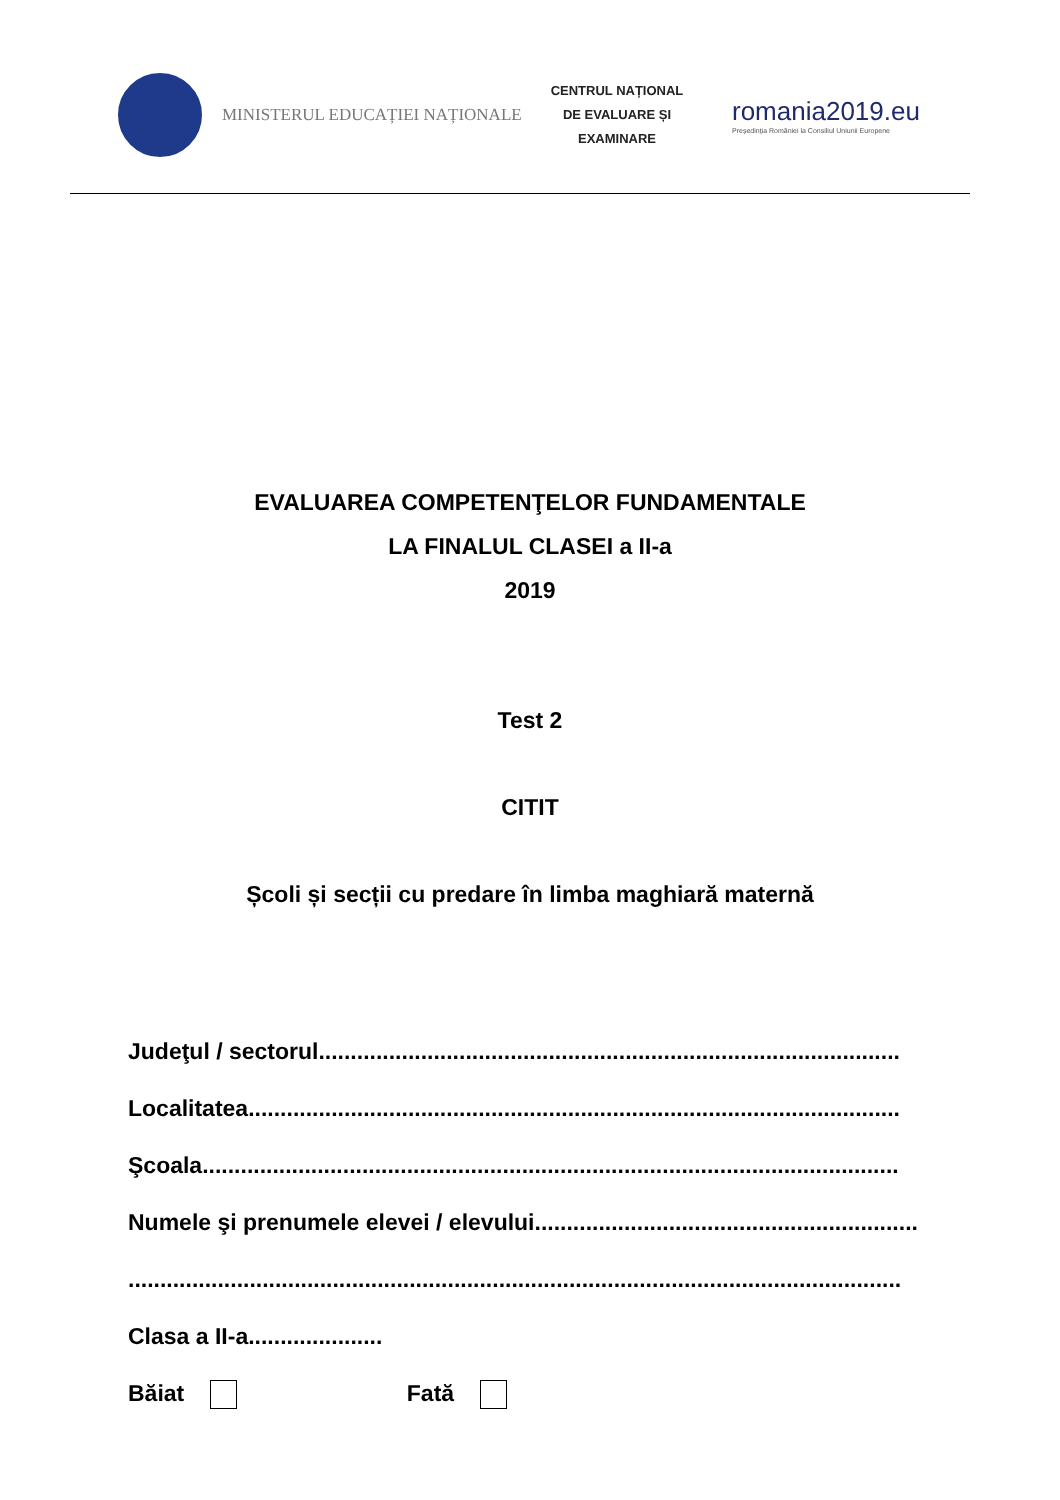MINISTERUL EDUCAȚIEI NAȚIONALE
CENTRUL NAȚIONAL
DE EVALUARE ȘI
EXAMINARE
romania2019.eu
Președinția României la Consiliul Uniunii Europene
EVALUAREA COMPETENŢELOR FUNDAMENTALE
LA FINALUL CLASEI a II-a
2019
Test 2
CITIT
Școli și secții cu predare în limba maghiară maternă
Judeţul / sectorul...........................................................................................
Localitatea......................................................................................................
Şcoala.............................................................................................................
Numele şi prenumele elevei / elevului............................................................
.........................................................................................................................
Clasa a II-a.....................
Băiat Fată